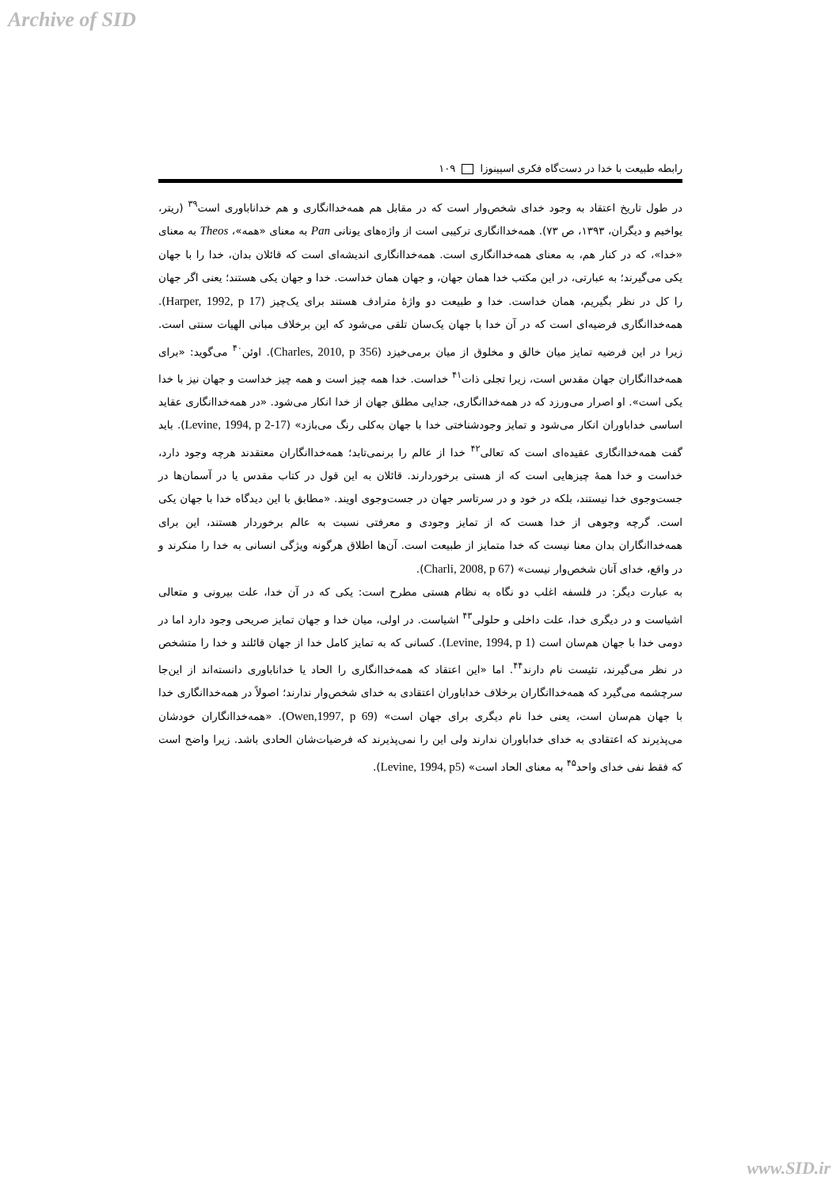Archive of SID
رابطه طبیعت با خدا در دست‌گاه فکری اسپینوزا ۱۰۹
در طول تاریخ اعتقاد به وجود خدای شخص‌وار است که در مقابل هم همه‌خداانگاری و هم خداناباوری است<sup>۳۹</sup> (ریتر، یواخیم و دیگران، ۱۳۹۳، ص ۷۳). همه‌خداانگاری ترکیبی است از واژه‌های یونانی Pan به معنای «همه»، Theos به معنای «خدا»، که در کنار هم، به معنای همه‌خداانگاری است. همه‌خداانگاری اندیشه‌ای است که قائلان بدان، خدا را با جهان یکی می‌گیرند؛ به عبارتی، در این مکتب خدا همان جهان، و جهان همان خداست. خدا و جهان یکی هستند؛ یعنی اگر جهان را کل در نظر بگیریم، همان خداست. خدا و طبیعت دو واژهٔ مترادف هستند برای یک‌چیز (Harper, 1992, p 17). همه‌خداانگاری فرضیه‌ای است که در آن خدا با جهان یک‌سان تلقی می‌شود که این برخلاف مبانی الهیات سنتی است. زیرا در این فرضیه تمایز میان خالق و مخلوق از میان برمی‌خیزد (Charles, 2010, p 356). اوئن<sup>۴۰</sup> می‌گوید: «برای همه‌خداانگاران جهان مقدس است، زیرا تجلی ذات<sup>۴۱</sup> خداست. خدا همه چیز است و همه چیز خداست و جهان نیز با خدا یکی است». او اصرار می‌ورزد که در همه‌خداانگاری، جدایی مطلق جهان از خدا انکار می‌شود. «در همه‌خداانگاری عقاید اساسی خداباوران انکار می‌شود و تمایز وجودشناختی خدا با جهان به‌کلی رنگ می‌بازد» (Levine, 1994, p 2-17). باید گفت همه‌خداانگاری عقیده‌ای است که تعالی<sup>۴۲</sup> خدا از عالم را برنمی‌تابد؛ همه‌خداانگاران معتقدند هرچه وجود دارد، خداست و خدا همهٔ چیزهایی است که از هستی برخوردارند. قائلان به این قول در کتاب مقدس یا در آسمان‌ها در جست‌وجوی خدا نیستند، بلکه در خود و در سرتاسر جهان در جست‌وجوی اویند. «مطابق با این دیدگاه خدا با جهان یکی است. گرچه وجوهی از خدا هست که از تمایز وجودی و معرفتی نسبت به عالم برخوردار هستند، این برای همه‌خداانگاران بدان معنا نیست که خدا متمایز از طبیعت است. آن‌ها اطلاق هرگونه ویژگی انسانی به خدا را منکرند و در واقع، خدای آنان شخص‌وار نیست» (Charli, 2008, p 67).
به عبارت دیگر: در فلسفه اغلب دو نگاه به نظام هستی مطرح است: یکی که در آن خدا، علت بیرونی و متعالی اشیاست و در دیگری خدا، علت داخلی و حلولی<sup>۴۳</sup> اشیاست. در اولی، میان خدا و جهان تمایز صریحی وجود دارد اما در دومی خدا با جهان هم‌سان است (Levine, 1994, p 1). کسانی که به تمایز کامل خدا از جهان قائلند و خدا را متشخص در نظر می‌گیرند، تئیست نام دارند<sup>۴۴</sup>. اما «این اعتقاد که همه‌خداانگاری را الحاد یا خداناباوری دانسته‌اند از این‌جا سرچشمه می‌گیرد که همه‌خداانگاران برخلاف خداباوران اعتقادی به خدای شخص‌وار ندارند؛ اصولاً در همه‌خداانگاری خدا با جهان هم‌سان است، یعنی خدا نام دیگری برای جهان است» (Owen,1997, p 69). «همه‌خداانگاران خودشان می‌پذیرند که اعتقادی به خدای خداباوران ندارند ولی این را نمی‌پذیرند که فرضیات‌شان الحادی باشد. زیرا واضح است که فقط نفی خدای واحد<sup>۴۵</sup> به معنای الحاد است» (Levine, 1994, p5).
www.SID.ir